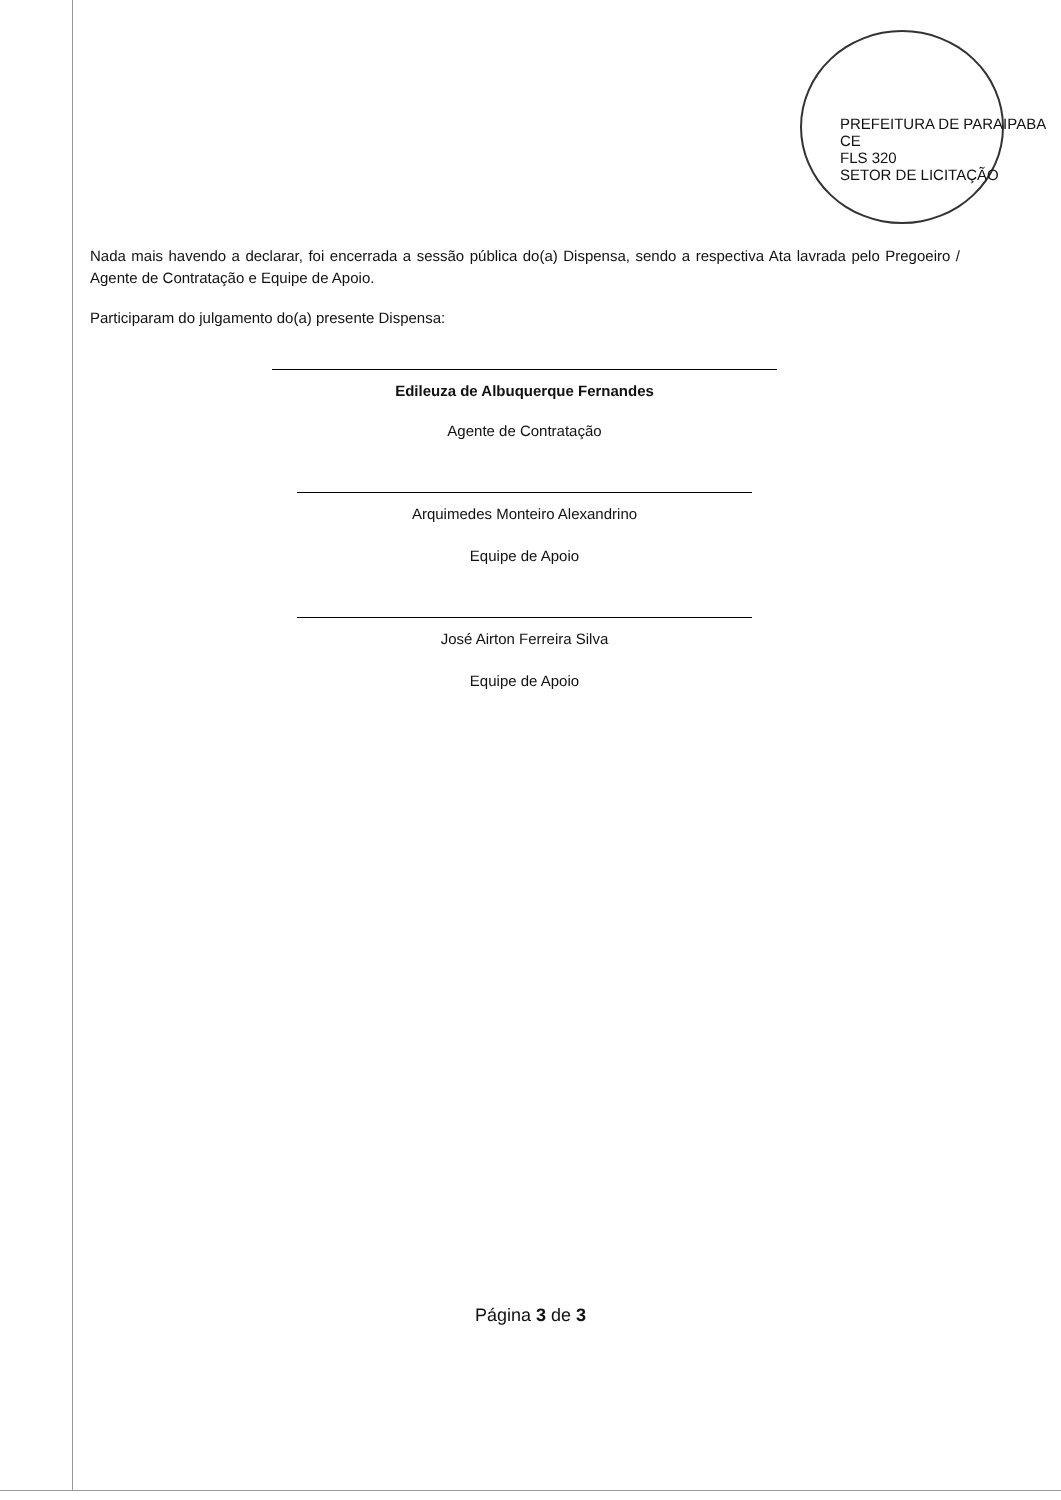PREFEITURA DE PARAIPABA CE
FLS 320
SETOR DE LICITAÇÃO
Nada mais havendo a declarar, foi encerrada a sessão pública do(a) Dispensa, sendo a respectiva Ata lavrada pelo Pregoeiro / Agente de Contratação e Equipe de Apoio.
Participaram do julgamento do(a) presente Dispensa:
Edileuza de Albuquerque Fernandes
Agente de Contratação
Arquimedes Monteiro Alexandrino
Equipe de Apoio
José Airton Ferreira Silva
Equipe de Apoio
Página 3 de 3